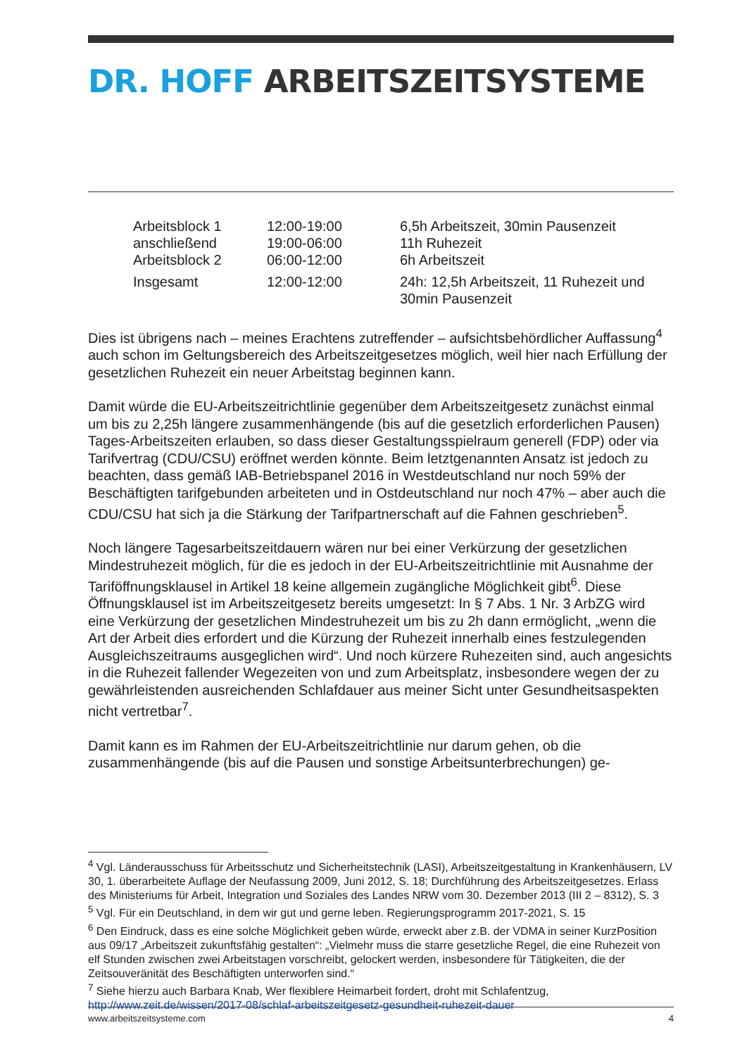DR. HOFF ARBEITSZEITSYSTEME
| Arbeitsblock 1 | 12:00-19:00 | 6,5h Arbeitszeit, 30min Pausenzeit |
| anschließend | 19:00-06:00 | 11h Ruhezeit |
| Arbeitsblock 2 | 06:00-12:00 | 6h Arbeitszeit |
| Insgesamt | 12:00-12:00 | 24h: 12,5h Arbeitszeit, 11 Ruhezeit und 30min Pausenzeit |
Dies ist übrigens nach – meines Erachtens zutreffender – aufsichtsbehördlicher Auffassung<sup>4</sup> auch schon im Geltungsbereich des Arbeitszeitgesetzes möglich, weil hier nach Erfüllung der gesetzlichen Ruhezeit ein neuer Arbeitstag beginnen kann.
Damit würde die EU-Arbeitszeitrichtlinie gegenüber dem Arbeitszeitgesetz zunächst einmal um bis zu 2,25h längere zusammenhängende (bis auf die gesetzlich erforderlichen Pausen) Tages-Arbeitszeiten erlauben, so dass dieser Gestaltungsspielraum generell (FDP) oder via Tarifvertrag (CDU/CSU) eröffnet werden könnte. Beim letztgenannten Ansatz ist jedoch zu beachten, dass gemäß IAB-Betriebspanel 2016 in Westdeutschland nur noch 59% der Beschäftigten tarifgebunden arbeiteten und in Ostdeutschland nur noch 47% – aber auch die CDU/CSU hat sich ja die Stärkung der Tarifpartnerschaft auf die Fahnen geschrieben<sup>5</sup>.
Noch längere Tagesarbeitszeitdauern wären nur bei einer Verkürzung der gesetzlichen Mindestruhezeit möglich, für die es jedoch in der EU-Arbeitszeitrichtlinie mit Ausnahme der Tariföffnungsklausel in Artikel 18 keine allgemein zugängliche Möglichkeit gibt<sup>6</sup>. Diese Öffnungsklausel ist im Arbeitszeitgesetz bereits umgesetzt: In § 7 Abs. 1 Nr. 3 ArbZG wird eine Verkürzung der gesetzlichen Mindestruhezeit um bis zu 2h dann ermöglicht, „wenn die Art der Arbeit dies erfordert und die Kürzung der Ruhezeit innerhalb eines festzulegenden Ausgleichszeitraums ausgeglichen wird“. Und noch kürzere Ruhezeiten sind, auch angesichts in die Ruhezeit fallender Wegezeiten von und zum Arbeitsplatz, insbesondere wegen der zu gewährleistenden ausreichenden Schlafdauer aus meiner Sicht unter Gesundheitsaspekten nicht vertretbar<sup>7</sup>.
Damit kann es im Rahmen der EU-Arbeitszeitrichtlinie nur darum gehen, ob die zusammenhängende (bis auf die Pausen und sonstige Arbeitsunterbrechungen) ge-
<sup>4</sup> Vgl. Länderausschuss für Arbeitsschutz und Sicherheitstechnik (LASI), Arbeitszeitgestaltung in Krankenhäusern, LV 30, 1. überarbeitete Auflage der Neufassung 2009, Juni 2012, S. 18; Durchführung des Arbeitszeitgesetzes. Erlass des Ministeriums für Arbeit, Integration und Soziales des Landes NRW vom 30. Dezember 2013 (III 2 – 8312), S. 3
<sup>5</sup> Vgl. Für ein Deutschland, in dem wir gut und gerne leben. Regierungsprogramm 2017-2021, S. 15
<sup>6</sup> Den Eindruck, dass es eine solche Möglichkeit geben würde, erweckt aber z.B. der VDMA in seiner KurzPosition aus 09/17 „Arbeitszeit zukunftsfähig gestalten“: „Vielmehr muss die starre gesetzliche Regel, die eine Ruhezeit von elf Stunden zwischen zwei Arbeitstagen vorschreibt, gelockert werden, insbesondere für Tätigkeiten, die der Zeitsouveränität des Beschäftigten unterworfen sind.“
<sup>7</sup> Siehe hierzu auch Barbara Knab, Wer flexiblere Heimarbeit fordert, droht mit Schlafentzug, http://www.zeit.de/wissen/2017-08/schlaf-arbeitszeitgesetz-gesundheit-ruhezeit-dauer
www.arbeitszeitsysteme.com 4